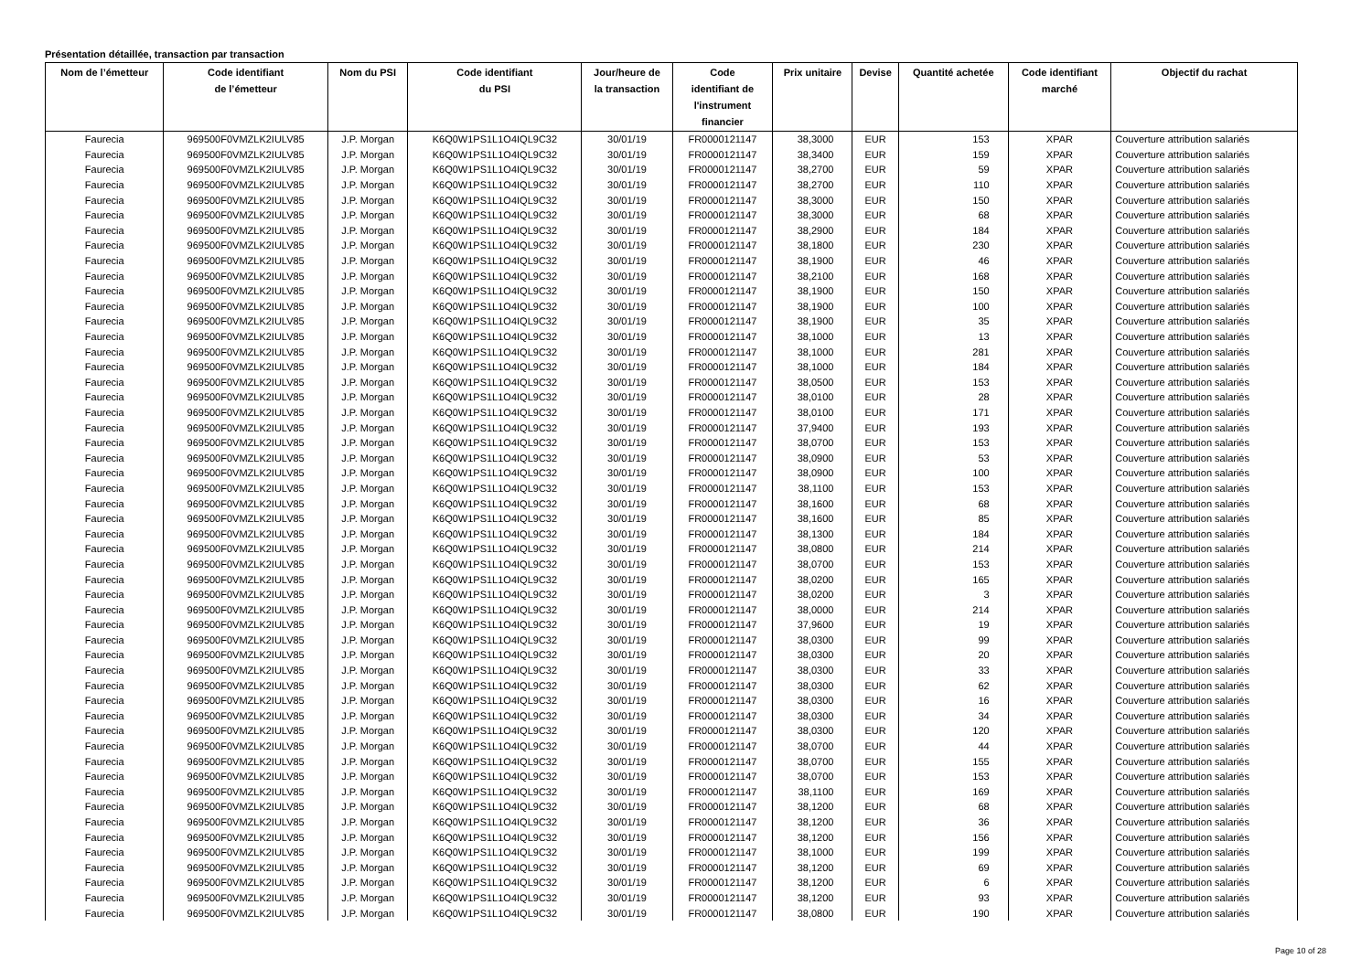Présentation détaillée, transaction par transaction
| Nom de l’émetteur | Code identifiant de l’émetteur | Nom du PSI | Code identifiant du PSI | Jour/heure de la transaction | Code identifiant de l'instrument financier | Prix unitaire | Devise | Quantité achetée | Code identifiant marché | Objectif du rachat |
| --- | --- | --- | --- | --- | --- | --- | --- | --- | --- | --- |
| Faurecia | 969500F0VMZLK2IULV85 | J.P. Morgan | K6Q0W1PS1L1O4IQL9C32 | 30/01/19 | FR0000121147 | 38,3000 | EUR | 153 | XPAR | Couverture attribution salariés |
| Faurecia | 969500F0VMZLK2IULV85 | J.P. Morgan | K6Q0W1PS1L1O4IQL9C32 | 30/01/19 | FR0000121147 | 38,3400 | EUR | 159 | XPAR | Couverture attribution salariés |
| Faurecia | 969500F0VMZLK2IULV85 | J.P. Morgan | K6Q0W1PS1L1O4IQL9C32 | 30/01/19 | FR0000121147 | 38,2700 | EUR | 59 | XPAR | Couverture attribution salariés |
| Faurecia | 969500F0VMZLK2IULV85 | J.P. Morgan | K6Q0W1PS1L1O4IQL9C32 | 30/01/19 | FR0000121147 | 38,2700 | EUR | 110 | XPAR | Couverture attribution salariés |
| Faurecia | 969500F0VMZLK2IULV85 | J.P. Morgan | K6Q0W1PS1L1O4IQL9C32 | 30/01/19 | FR0000121147 | 38,3000 | EUR | 150 | XPAR | Couverture attribution salariés |
| Faurecia | 969500F0VMZLK2IULV85 | J.P. Morgan | K6Q0W1PS1L1O4IQL9C32 | 30/01/19 | FR0000121147 | 38,3000 | EUR | 68 | XPAR | Couverture attribution salariés |
| Faurecia | 969500F0VMZLK2IULV85 | J.P. Morgan | K6Q0W1PS1L1O4IQL9C32 | 30/01/19 | FR0000121147 | 38,2900 | EUR | 184 | XPAR | Couverture attribution salariés |
| Faurecia | 969500F0VMZLK2IULV85 | J.P. Morgan | K6Q0W1PS1L1O4IQL9C32 | 30/01/19 | FR0000121147 | 38,1800 | EUR | 230 | XPAR | Couverture attribution salariés |
| Faurecia | 969500F0VMZLK2IULV85 | J.P. Morgan | K6Q0W1PS1L1O4IQL9C32 | 30/01/19 | FR0000121147 | 38,1900 | EUR | 46 | XPAR | Couverture attribution salariés |
| Faurecia | 969500F0VMZLK2IULV85 | J.P. Morgan | K6Q0W1PS1L1O4IQL9C32 | 30/01/19 | FR0000121147 | 38,2100 | EUR | 168 | XPAR | Couverture attribution salariés |
| Faurecia | 969500F0VMZLK2IULV85 | J.P. Morgan | K6Q0W1PS1L1O4IQL9C32 | 30/01/19 | FR0000121147 | 38,1900 | EUR | 150 | XPAR | Couverture attribution salariés |
| Faurecia | 969500F0VMZLK2IULV85 | J.P. Morgan | K6Q0W1PS1L1O4IQL9C32 | 30/01/19 | FR0000121147 | 38,1900 | EUR | 100 | XPAR | Couverture attribution salariés |
| Faurecia | 969500F0VMZLK2IULV85 | J.P. Morgan | K6Q0W1PS1L1O4IQL9C32 | 30/01/19 | FR0000121147 | 38,1900 | EUR | 35 | XPAR | Couverture attribution salariés |
| Faurecia | 969500F0VMZLK2IULV85 | J.P. Morgan | K6Q0W1PS1L1O4IQL9C32 | 30/01/19 | FR0000121147 | 38,1000 | EUR | 13 | XPAR | Couverture attribution salariés |
| Faurecia | 969500F0VMZLK2IULV85 | J.P. Morgan | K6Q0W1PS1L1O4IQL9C32 | 30/01/19 | FR0000121147 | 38,1000 | EUR | 281 | XPAR | Couverture attribution salariés |
| Faurecia | 969500F0VMZLK2IULV85 | J.P. Morgan | K6Q0W1PS1L1O4IQL9C32 | 30/01/19 | FR0000121147 | 38,1000 | EUR | 184 | XPAR | Couverture attribution salariés |
| Faurecia | 969500F0VMZLK2IULV85 | J.P. Morgan | K6Q0W1PS1L1O4IQL9C32 | 30/01/19 | FR0000121147 | 38,0500 | EUR | 153 | XPAR | Couverture attribution salariés |
| Faurecia | 969500F0VMZLK2IULV85 | J.P. Morgan | K6Q0W1PS1L1O4IQL9C32 | 30/01/19 | FR0000121147 | 38,0100 | EUR | 28 | XPAR | Couverture attribution salariés |
| Faurecia | 969500F0VMZLK2IULV85 | J.P. Morgan | K6Q0W1PS1L1O4IQL9C32 | 30/01/19 | FR0000121147 | 38,0100 | EUR | 171 | XPAR | Couverture attribution salariés |
| Faurecia | 969500F0VMZLK2IULV85 | J.P. Morgan | K6Q0W1PS1L1O4IQL9C32 | 30/01/19 | FR0000121147 | 37,9400 | EUR | 193 | XPAR | Couverture attribution salariés |
| Faurecia | 969500F0VMZLK2IULV85 | J.P. Morgan | K6Q0W1PS1L1O4IQL9C32 | 30/01/19 | FR0000121147 | 38,0700 | EUR | 153 | XPAR | Couverture attribution salariés |
| Faurecia | 969500F0VMZLK2IULV85 | J.P. Morgan | K6Q0W1PS1L1O4IQL9C32 | 30/01/19 | FR0000121147 | 38,0900 | EUR | 53 | XPAR | Couverture attribution salariés |
| Faurecia | 969500F0VMZLK2IULV85 | J.P. Morgan | K6Q0W1PS1L1O4IQL9C32 | 30/01/19 | FR0000121147 | 38,0900 | EUR | 100 | XPAR | Couverture attribution salariés |
| Faurecia | 969500F0VMZLK2IULV85 | J.P. Morgan | K6Q0W1PS1L1O4IQL9C32 | 30/01/19 | FR0000121147 | 38,1100 | EUR | 153 | XPAR | Couverture attribution salariés |
| Faurecia | 969500F0VMZLK2IULV85 | J.P. Morgan | K6Q0W1PS1L1O4IQL9C32 | 30/01/19 | FR0000121147 | 38,1600 | EUR | 68 | XPAR | Couverture attribution salariés |
| Faurecia | 969500F0VMZLK2IULV85 | J.P. Morgan | K6Q0W1PS1L1O4IQL9C32 | 30/01/19 | FR0000121147 | 38,1600 | EUR | 85 | XPAR | Couverture attribution salariés |
| Faurecia | 969500F0VMZLK2IULV85 | J.P. Morgan | K6Q0W1PS1L1O4IQL9C32 | 30/01/19 | FR0000121147 | 38,1300 | EUR | 184 | XPAR | Couverture attribution salariés |
| Faurecia | 969500F0VMZLK2IULV85 | J.P. Morgan | K6Q0W1PS1L1O4IQL9C32 | 30/01/19 | FR0000121147 | 38,0800 | EUR | 214 | XPAR | Couverture attribution salariés |
| Faurecia | 969500F0VMZLK2IULV85 | J.P. Morgan | K6Q0W1PS1L1O4IQL9C32 | 30/01/19 | FR0000121147 | 38,0700 | EUR | 153 | XPAR | Couverture attribution salariés |
| Faurecia | 969500F0VMZLK2IULV85 | J.P. Morgan | K6Q0W1PS1L1O4IQL9C32 | 30/01/19 | FR0000121147 | 38,0200 | EUR | 165 | XPAR | Couverture attribution salariés |
| Faurecia | 969500F0VMZLK2IULV85 | J.P. Morgan | K6Q0W1PS1L1O4IQL9C32 | 30/01/19 | FR0000121147 | 38,0200 | EUR | 3 | XPAR | Couverture attribution salariés |
| Faurecia | 969500F0VMZLK2IULV85 | J.P. Morgan | K6Q0W1PS1L1O4IQL9C32 | 30/01/19 | FR0000121147 | 38,0000 | EUR | 214 | XPAR | Couverture attribution salariés |
| Faurecia | 969500F0VMZLK2IULV85 | J.P. Morgan | K6Q0W1PS1L1O4IQL9C32 | 30/01/19 | FR0000121147 | 37,9600 | EUR | 19 | XPAR | Couverture attribution salariés |
| Faurecia | 969500F0VMZLK2IULV85 | J.P. Morgan | K6Q0W1PS1L1O4IQL9C32 | 30/01/19 | FR0000121147 | 38,0300 | EUR | 99 | XPAR | Couverture attribution salariés |
| Faurecia | 969500F0VMZLK2IULV85 | J.P. Morgan | K6Q0W1PS1L1O4IQL9C32 | 30/01/19 | FR0000121147 | 38,0300 | EUR | 20 | XPAR | Couverture attribution salariés |
| Faurecia | 969500F0VMZLK2IULV85 | J.P. Morgan | K6Q0W1PS1L1O4IQL9C32 | 30/01/19 | FR0000121147 | 38,0300 | EUR | 33 | XPAR | Couverture attribution salariés |
| Faurecia | 969500F0VMZLK2IULV85 | J.P. Morgan | K6Q0W1PS1L1O4IQL9C32 | 30/01/19 | FR0000121147 | 38,0300 | EUR | 62 | XPAR | Couverture attribution salariés |
| Faurecia | 969500F0VMZLK2IULV85 | J.P. Morgan | K6Q0W1PS1L1O4IQL9C32 | 30/01/19 | FR0000121147 | 38,0300 | EUR | 16 | XPAR | Couverture attribution salariés |
| Faurecia | 969500F0VMZLK2IULV85 | J.P. Morgan | K6Q0W1PS1L1O4IQL9C32 | 30/01/19 | FR0000121147 | 38,0300 | EUR | 34 | XPAR | Couverture attribution salariés |
| Faurecia | 969500F0VMZLK2IULV85 | J.P. Morgan | K6Q0W1PS1L1O4IQL9C32 | 30/01/19 | FR0000121147 | 38,0300 | EUR | 120 | XPAR | Couverture attribution salariés |
| Faurecia | 969500F0VMZLK2IULV85 | J.P. Morgan | K6Q0W1PS1L1O4IQL9C32 | 30/01/19 | FR0000121147 | 38,0700 | EUR | 44 | XPAR | Couverture attribution salariés |
| Faurecia | 969500F0VMZLK2IULV85 | J.P. Morgan | K6Q0W1PS1L1O4IQL9C32 | 30/01/19 | FR0000121147 | 38,0700 | EUR | 155 | XPAR | Couverture attribution salariés |
| Faurecia | 969500F0VMZLK2IULV85 | J.P. Morgan | K6Q0W1PS1L1O4IQL9C32 | 30/01/19 | FR0000121147 | 38,0700 | EUR | 153 | XPAR | Couverture attribution salariés |
| Faurecia | 969500F0VMZLK2IULV85 | J.P. Morgan | K6Q0W1PS1L1O4IQL9C32 | 30/01/19 | FR0000121147 | 38,1100 | EUR | 169 | XPAR | Couverture attribution salariés |
| Faurecia | 969500F0VMZLK2IULV85 | J.P. Morgan | K6Q0W1PS1L1O4IQL9C32 | 30/01/19 | FR0000121147 | 38,1200 | EUR | 68 | XPAR | Couverture attribution salariés |
| Faurecia | 969500F0VMZLK2IULV85 | J.P. Morgan | K6Q0W1PS1L1O4IQL9C32 | 30/01/19 | FR0000121147 | 38,1200 | EUR | 36 | XPAR | Couverture attribution salariés |
| Faurecia | 969500F0VMZLK2IULV85 | J.P. Morgan | K6Q0W1PS1L1O4IQL9C32 | 30/01/19 | FR0000121147 | 38,1200 | EUR | 156 | XPAR | Couverture attribution salariés |
| Faurecia | 969500F0VMZLK2IULV85 | J.P. Morgan | K6Q0W1PS1L1O4IQL9C32 | 30/01/19 | FR0000121147 | 38,1000 | EUR | 199 | XPAR | Couverture attribution salariés |
| Faurecia | 969500F0VMZLK2IULV85 | J.P. Morgan | K6Q0W1PS1L1O4IQL9C32 | 30/01/19 | FR0000121147 | 38,1200 | EUR | 69 | XPAR | Couverture attribution salariés |
| Faurecia | 969500F0VMZLK2IULV85 | J.P. Morgan | K6Q0W1PS1L1O4IQL9C32 | 30/01/19 | FR0000121147 | 38,1200 | EUR | 6 | XPAR | Couverture attribution salariés |
| Faurecia | 969500F0VMZLK2IULV85 | J.P. Morgan | K6Q0W1PS1L1O4IQL9C32 | 30/01/19 | FR0000121147 | 38,1200 | EUR | 93 | XPAR | Couverture attribution salariés |
| Faurecia | 969500F0VMZLK2IULV85 | J.P. Morgan | K6Q0W1PS1L1O4IQL9C32 | 30/01/19 | FR0000121147 | 38,0800 | EUR | 190 | XPAR | Couverture attribution salariés |
Page 10 of 28